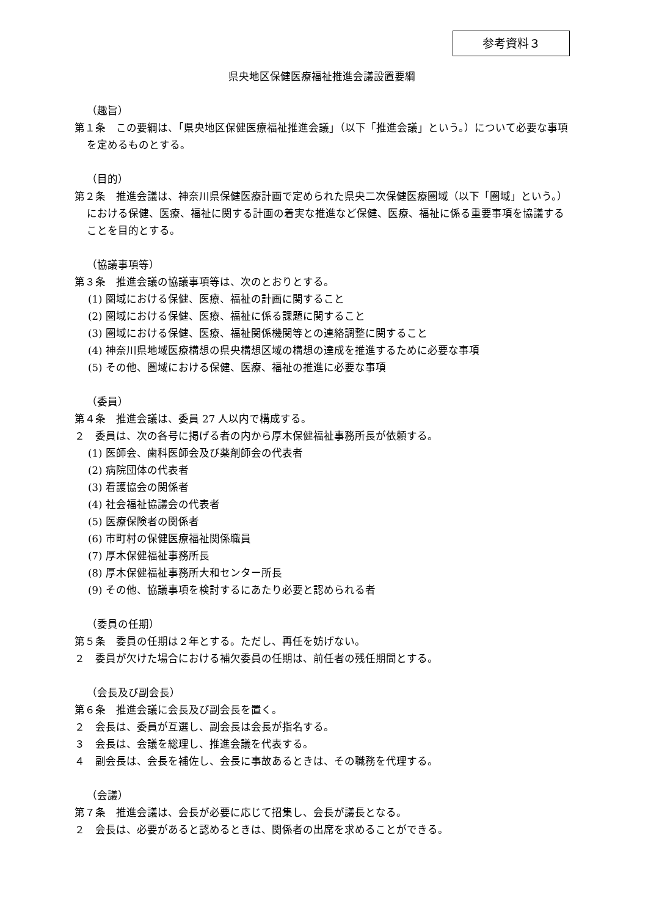参考資料３
県央地区保健医療福祉推進会議設置要綱
（趣旨）
第１条　この要綱は、「県央地区保健医療福祉推進会議」（以下「推進会議」という。）について必要な事項を定めるものとする。
（目的）
第２条　推進会議は、神奈川県保健医療計画で定められた県央二次保健医療圏域（以下「圏域」という。）における保健、医療、福祉に関する計画の着実な推進など保健、医療、福祉に係る重要事項を協議することを目的とする。
（協議事項等）
第３条　推進会議の協議事項等は、次のとおりとする。
(1) 圏域における保健、医療、福祉の計画に関すること
(2) 圏域における保健、医療、福祉に係る課題に関すること
(3) 圏域における保健、医療、福祉関係機関等との連絡調整に関すること
(4) 神奈川県地域医療構想の県央構想区域の構想の達成を推進するために必要な事項
(5) その他、圏域における保健、医療、福祉の推進に必要な事項
（委員）
第４条　推進会議は、委員 27 人以内で構成する。
２　委員は、次の各号に掲げる者の内から厚木保健福祉事務所長が依頼する。
(1) 医師会、歯科医師会及び薬剤師会の代表者
(2) 病院団体の代表者
(3) 看護協会の関係者
(4) 社会福祉協議会の代表者
(5) 医療保険者の関係者
(6) 市町村の保健医療福祉関係職員
(7) 厚木保健福祉事務所長
(8) 厚木保健福祉事務所大和センター所長
(9) その他、協議事項を検討するにあたり必要と認められる者
（委員の任期）
第５条　委員の任期は２年とする。ただし、再任を妨げない。
２　委員が欠けた場合における補欠委員の任期は、前任者の残任期間とする。
（会長及び副会長）
第６条　推進会議に会長及び副会長を置く。
２　会長は、委員が互選し、副会長は会長が指名する。
３　会長は、会議を総理し、推進会議を代表する。
４　副会長は、会長を補佐し、会長に事故あるときは、その職務を代理する。
（会議）
第７条　推進会議は、会長が必要に応じて招集し、会長が議長となる。
２　会長は、必要があると認めるときは、関係者の出席を求めることができる。